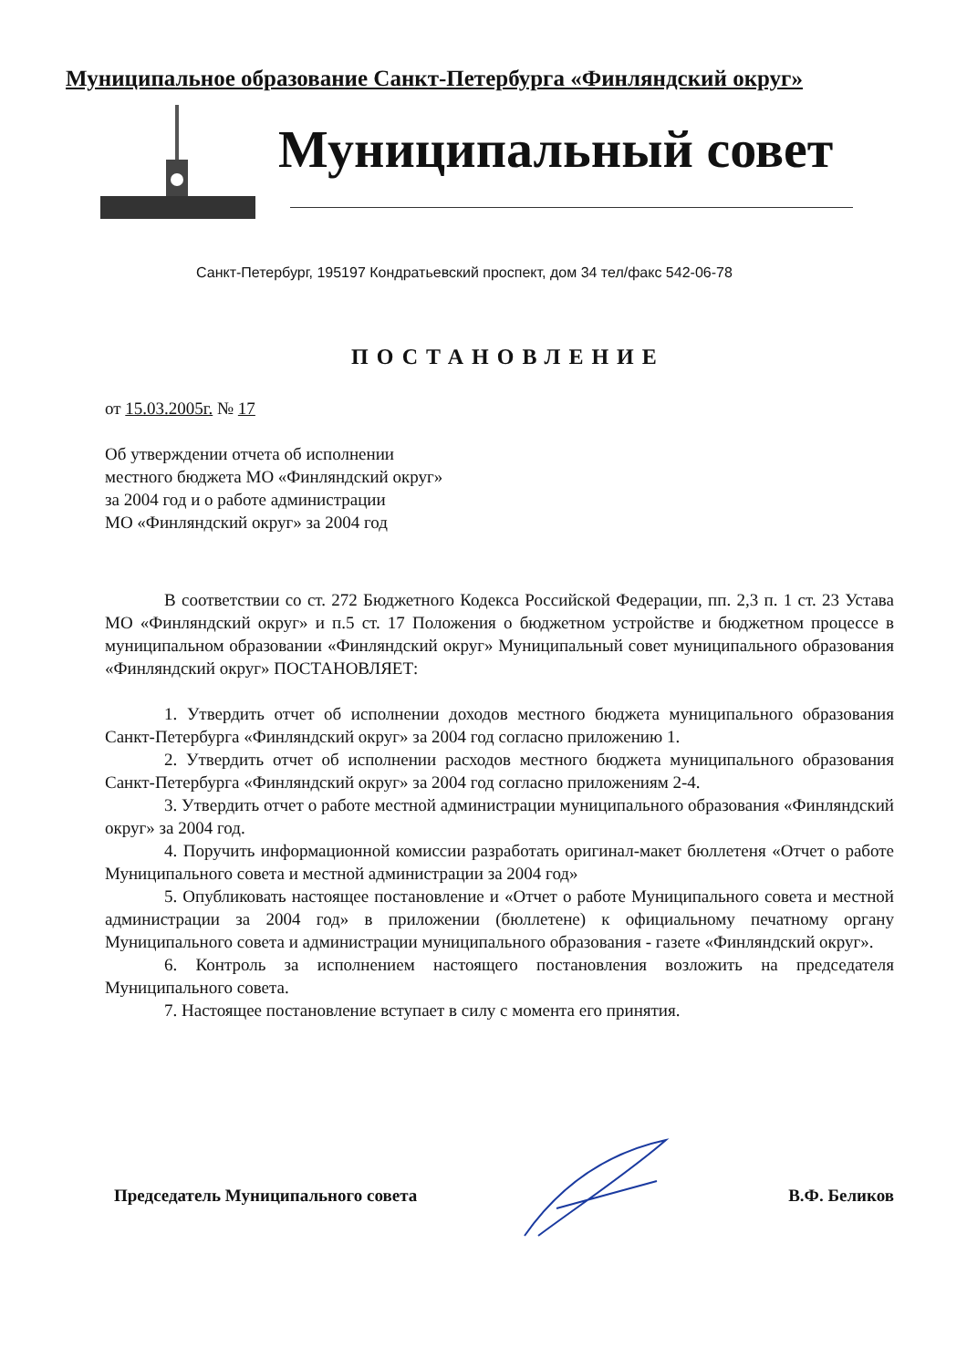Муниципальное образование Санкт-Петербурга «Финляндский округ»
Муниципальный совет
Санкт-Петербург, 195197 Кондратьевский проспект, дом 34 тел/факс 542-06-78
ПОСТАНОВЛЕНИЕ
от 15.03.2005г. № 17
Об утверждении отчета об исполнении
местного бюджета МО «Финляндский округ»
за 2004 год и о работе администрации
МО «Финляндский округ» за 2004 год
В соответствии со ст. 272 Бюджетного Кодекса Российской Федерации, пп. 2,3 п. 1 ст. 23 Устава МО «Финляндский округ» и п.5 ст. 17 Положения о бюджетном устройстве и бюджетном процессе в муниципальном образовании «Финляндский округ» Муниципальный совет муниципального образования «Финляндский округ» ПОСТАНОВЛЯЕТ:
1. Утвердить отчет об исполнении доходов местного бюджета муниципального образования Санкт-Петербурга «Финляндский округ» за 2004 год согласно приложению 1.
2. Утвердить отчет об исполнении расходов местного бюджета муниципального образования Санкт-Петербурга «Финляндский округ» за 2004 год согласно приложениям 2-4.
3. Утвердить отчет о работе местной администрации муниципального образования «Финляндский округ» за 2004 год.
4. Поручить информационной комиссии разработать оригинал-макет бюллетеня «Отчет о работе Муниципального совета и местной администрации за 2004 год»
5. Опубликовать настоящее постановление и «Отчет о работе Муниципального совета и местной администрации за 2004 год» в приложении (бюллетене) к официальному печатному органу Муниципального совета и администрации муниципального образования - газете «Финляндский округ».
6. Контроль за исполнением настоящего постановления возложить на председателя Муниципального совета.
7. Настоящее постановление вступает в силу с момента его принятия.
Председатель Муниципального совета В.Ф. Беликов